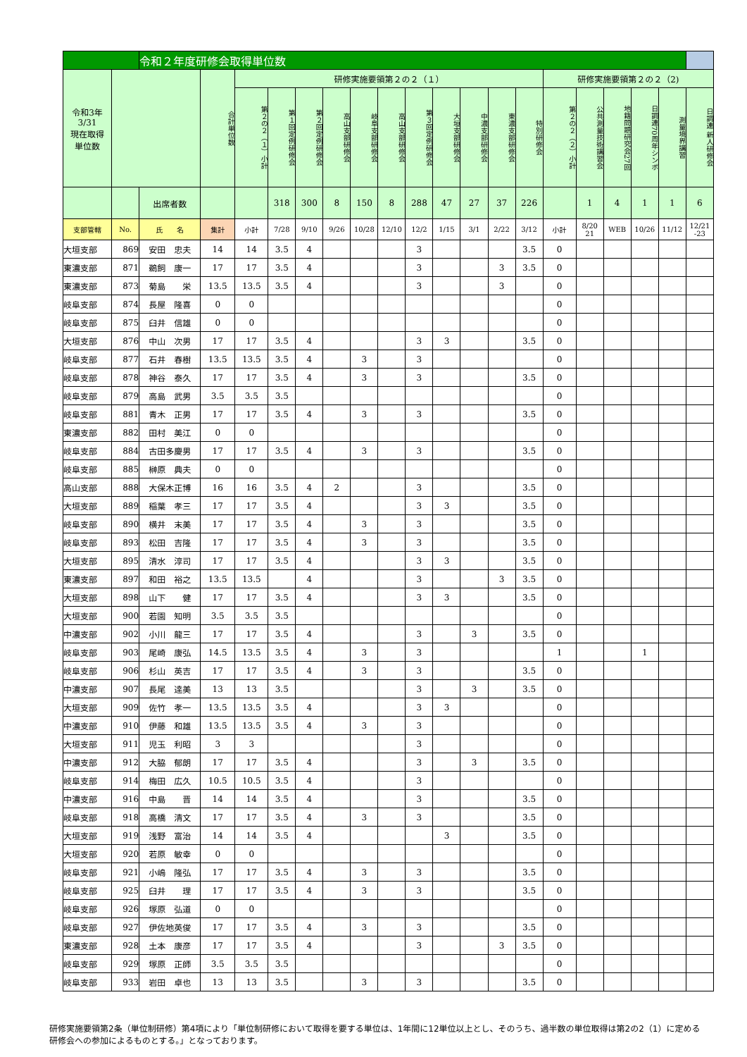| | | 令和２年度研修会取得単位数 | | | | | | | | | | | | | | | | | | |
| 令和3年 3/31 現在取得 単位数 | | | 合計単位数 | 研修実施要領第２の２（１） | | | | | | | | | | | 研修実施要領第２の２（2) | | | | | |
| | | | | 第２の２（１）小計 | 第１回定例研修会 | 第２回定例研修会 | 高山支部研修会 | 岐阜支部研修会 | 高山支部研修会 | 第３回定例研修会 | 大垣支部研修会 | 中濃支部研修会 | 東濃支部研修会 | 特別研修会 | 第２の２（２）小計 | 公共測量技術講習会 | 地籍問題研究会27回 | 日調連70周年シンポ | 測量境界講習 | 日調連 新人研修会 |
| | | 出席者数 | | | 318 | 300 | 8 | 150 | 8 | 288 | 47 | 27 | 37 | 226 | | 1 | 4 | 1 | 1 | 6 |
| 支部管轄 | No. | 氏 名 | 集計 | 小計 | 7/28 | 9/10 | 9/26 | 10/28 | 12/10 | 12/2 | 1/15 | 3/1 | 2/22 | 3/12 | 小計 | 8/20 21 | WEB | 10/26 | 11/12 | 12/21 -23 |
| 大垣支部 | 869 | 安田 忠夫 | 14 | 14 | 3.5 | 4 | | | | 3 | | | | 3.5 | 0 | | | | | |
| 東濃支部 | 871 | 鵜飼 康一 | 17 | 17 | 3.5 | 4 | | | | 3 | | | 3 | 3.5 | 0 | | | | | |
| 東濃支部 | 873 | 菊島 栄 | 13.5 | 13.5 | 3.5 | 4 | | | | 3 | | | 3 | | 0 | | | | | |
| 岐阜支部 | 874 | 長屋 隆喜 | 0 | 0 | | | | | | | | | | | 0 | | | | | |
| 岐阜支部 | 875 | 臼井 信雄 | 0 | 0 | | | | | | | | | | | 0 | | | | | |
| 大垣支部 | 876 | 中山 次男 | 17 | 17 | 3.5 | 4 | | | | 3 | 3 | | | 3.5 | 0 | | | | | |
| 岐阜支部 | 877 | 石井 春樹 | 13.5 | 13.5 | 3.5 | 4 | | 3 | | 3 | | | | | 0 | | | | | |
| 岐阜支部 | 878 | 神谷 泰久 | 17 | 17 | 3.5 | 4 | | 3 | | 3 | | | | 3.5 | 0 | | | | | |
| 岐阜支部 | 879 | 高島 武男 | 3.5 | 3.5 | 3.5 | | | | | | | | | | 0 | | | | | |
| 岐阜支部 | 881 | 青木 正男 | 17 | 17 | 3.5 | 4 | | 3 | | 3 | | | | 3.5 | 0 | | | | | |
| 東濃支部 | 882 | 田村 美江 | 0 | 0 | | | | | | | | | | | 0 | | | | | |
| 岐阜支部 | 884 | 古田多慶男 | 17 | 17 | 3.5 | 4 | | 3 | | 3 | | | | 3.5 | 0 | | | | | |
| 岐阜支部 | 885 | 榊原 典夫 | 0 | 0 | | | | | | | | | | | 0 | | | | | |
| 高山支部 | 888 | 大保木正博 | 16 | 16 | 3.5 | 4 | 2 | | | 3 | | | | 3.5 | 0 | | | | | |
| 大垣支部 | 889 | 稲葉 孝三 | 17 | 17 | 3.5 | 4 | | | | 3 | 3 | | | 3.5 | 0 | | | | | |
| 岐阜支部 | 890 | 横井 末美 | 17 | 17 | 3.5 | 4 | | 3 | | 3 | | | | 3.5 | 0 | | | | | |
| 岐阜支部 | 893 | 松田 吉隆 | 17 | 17 | 3.5 | 4 | | 3 | | 3 | | | | 3.5 | 0 | | | | | |
| 大垣支部 | 895 | 清水 淳司 | 17 | 17 | 3.5 | 4 | | | | 3 | 3 | | | 3.5 | 0 | | | | | |
| 東濃支部 | 897 | 和田 裕之 | 13.5 | 13.5 | | 4 | | | | 3 | | | 3 | 3.5 | 0 | | | | | |
| 大垣支部 | 898 | 山下 健 | 17 | 17 | 3.5 | 4 | | | | 3 | 3 | | | 3.5 | 0 | | | | | |
| 大垣支部 | 900 | 若園 知明 | 3.5 | 3.5 | 3.5 | | | | | | | | | | 0 | | | | | |
| 中濃支部 | 902 | 小川 龍三 | 17 | 17 | 3.5 | 4 | | | | 3 | | 3 | | 3.5 | 0 | | | | | |
| 岐阜支部 | 903 | 尾崎 康弘 | 14.5 | 13.5 | 3.5 | 4 | | 3 | | 3 | | | | | 1 | | | 1 | | |
| 岐阜支部 | 906 | 杉山 英吉 | 17 | 17 | 3.5 | 4 | | 3 | | 3 | | | | 3.5 | 0 | | | | | |
| 中濃支部 | 907 | 長尾 達美 | 13 | 13 | 3.5 | | | | | 3 | | 3 | | 3.5 | 0 | | | | | |
| 大垣支部 | 909 | 佐竹 孝一 | 13.5 | 13.5 | 3.5 | 4 | | | | 3 | 3 | | | | 0 | | | | | |
| 中濃支部 | 910 | 伊藤 和雄 | 13.5 | 13.5 | 3.5 | 4 | | 3 | | 3 | | | | | 0 | | | | | |
| 大垣支部 | 911 | 児玉 利昭 | 3 | 3 | | | | | | 3 | | | | | 0 | | | | | |
| 中濃支部 | 912 | 大脇 郁朗 | 17 | 17 | 3.5 | 4 | | | | 3 | | 3 | | 3.5 | 0 | | | | | |
| 岐阜支部 | 914 | 梅田 広久 | 10.5 | 10.5 | 3.5 | 4 | | | | 3 | | | | | 0 | | | | | |
| 中濃支部 | 916 | 中島 晋 | 14 | 14 | 3.5 | 4 | | | | 3 | | | | 3.5 | 0 | | | | | |
| 岐阜支部 | 918 | 高橋 清文 | 17 | 17 | 3.5 | 4 | | 3 | | 3 | | | | 3.5 | 0 | | | | | |
| 大垣支部 | 919 | 浅野 富治 | 14 | 14 | 3.5 | 4 | | | | | 3 | | | 3.5 | 0 | | | | | |
| 大垣支部 | 920 | 若原 敏幸 | 0 | 0 | | | | | | | | | | | 0 | | | | | |
| 岐阜支部 | 921 | 小嶋 隆弘 | 17 | 17 | 3.5 | 4 | | 3 | | 3 | | | | 3.5 | 0 | | | | | |
| 岐阜支部 | 925 | 臼井 理 | 17 | 17 | 3.5 | 4 | | 3 | | 3 | | | | 3.5 | 0 | | | | | |
| 岐阜支部 | 926 | 塚原 弘道 | 0 | 0 | | | | | | | | | | | 0 | | | | | |
| 岐阜支部 | 927 | 伊佐地英俊 | 17 | 17 | 3.5 | 4 | | 3 | | 3 | | | | 3.5 | 0 | | | | | |
| 東濃支部 | 928 | 土本 康彦 | 17 | 17 | 3.5 | 4 | | | | 3 | | | 3 | 3.5 | 0 | | | | | |
| 岐阜支部 | 929 | 塚原 正師 | 3.5 | 3.5 | 3.5 | | | | | | | | | | 0 | | | | | |
| 岐阜支部 | 933 | 岩田 卓也 | 13 | 13 | 3.5 | | | 3 | | 3 | | | | 3.5 | 0 | | | | | |
研修実施要領第2条（単位制研修）第4項により「単位制研修において取得を要する単位は、1年間に12単位以上とし、そのうち、過半数の単位取得は第2の2（1）に定める研修会への参加によるものとする。」となっております。